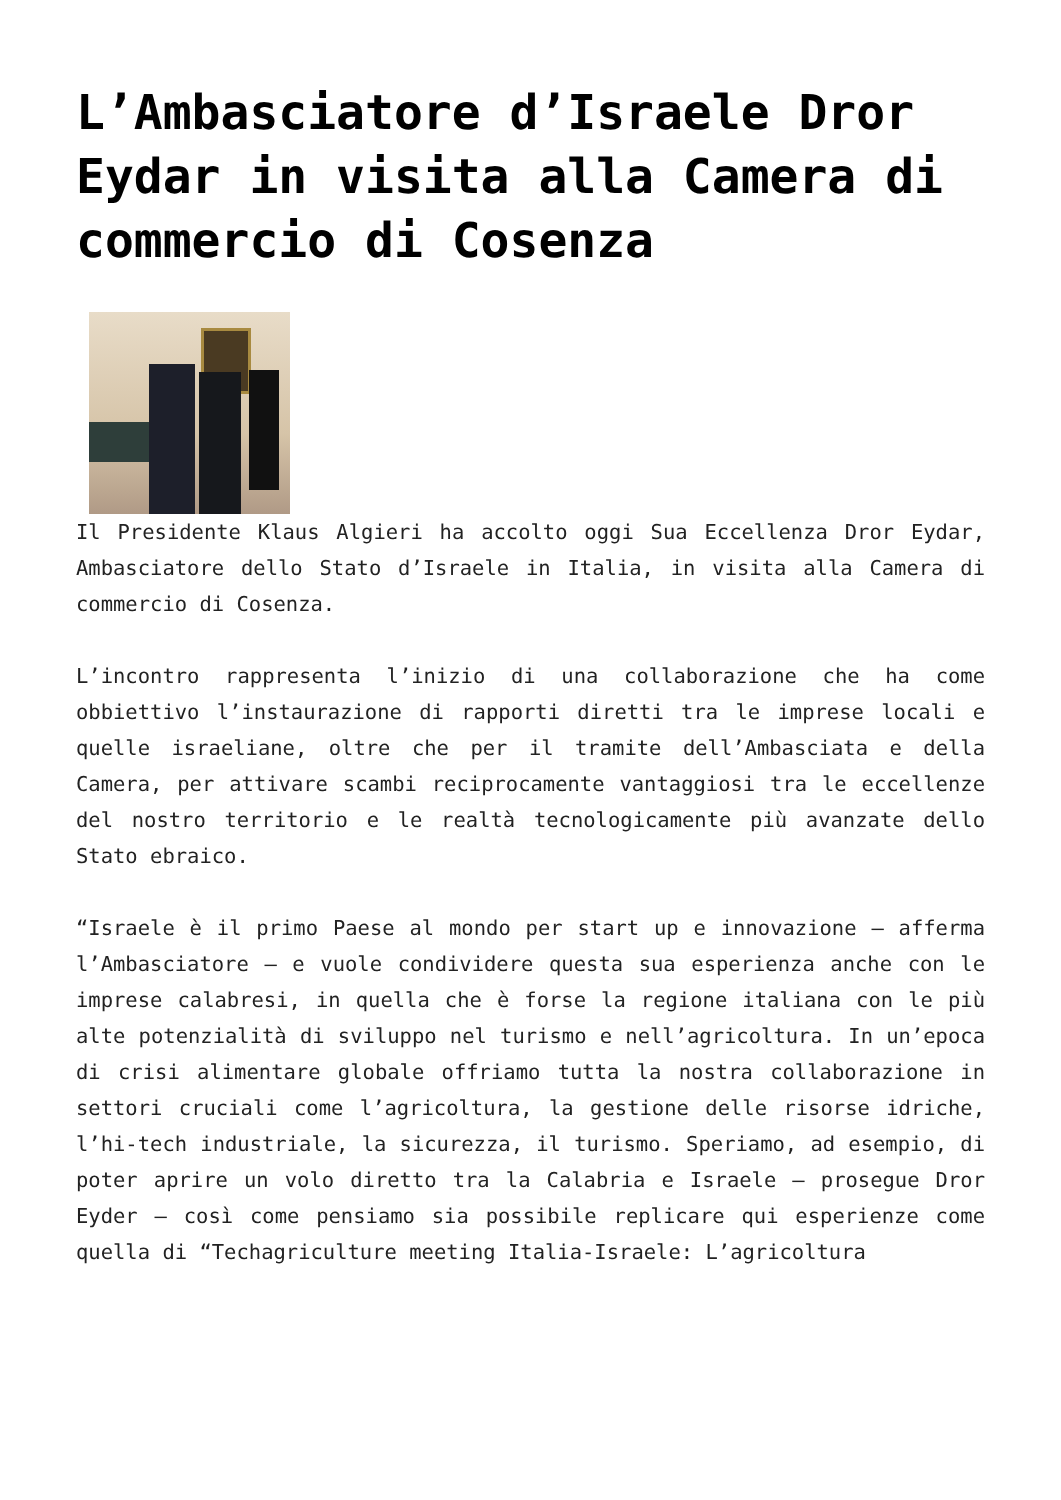L’Ambasciatore d’Israele Dror Eydar in visita alla Camera di commercio di Cosenza
Il Presidente Klaus Algieri ha accolto oggi Sua Eccellenza Dror Eydar, Ambasciatore dello Stato d’Israele in Italia, in visita alla Camera di commercio di Cosenza.
L’incontro rappresenta l’inizio di una collaborazione che ha come obbiettivo l’instaurazione di rapporti diretti tra le imprese locali e quelle israeliane, oltre che per il tramite dell’Ambasciata e della Camera, per attivare scambi reciprocamente vantaggiosi tra le eccellenze del nostro territorio e le realtà tecnologicamente più avanzate dello Stato ebraico.
“Israele è il primo Paese al mondo per start up e innovazione – afferma l’Ambasciatore – e vuole condividere questa sua esperienza anche con le imprese calabresi, in quella che è forse la regione italiana con le più alte potenzialità di sviluppo nel turismo e nell’agricoltura. In un’epoca di crisi alimentare globale offriamo tutta la nostra collaborazione in settori cruciali come l’agricoltura, la gestione delle risorse idriche, l’hi-tech industriale, la sicurezza, il turismo. Speriamo, ad esempio, di poter aprire un volo diretto tra la Calabria e Israele – prosegue Dror Eyder – così come pensiamo sia possibile replicare qui esperienze come quella di “Techagriculture meeting Italia-Israele: L’agricoltura